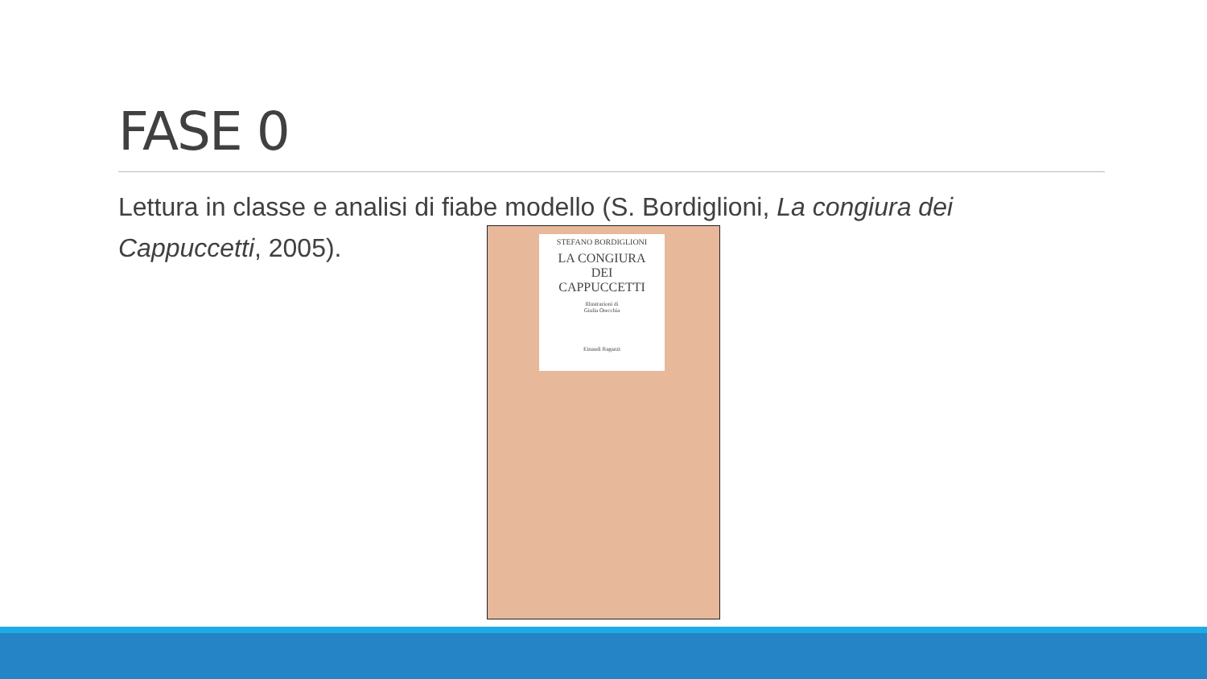FASE 0
Lettura in classe e analisi di fiabe modello (S. Bordiglioni, La congiura dei Cappuccetti, 2005).
STEFANO BORDIGLIONI
LA CONGIURA
DEI
CAPPUCCETTI
Illustrazioni di
Giulia Orecchia
Einaudi Ragazzi